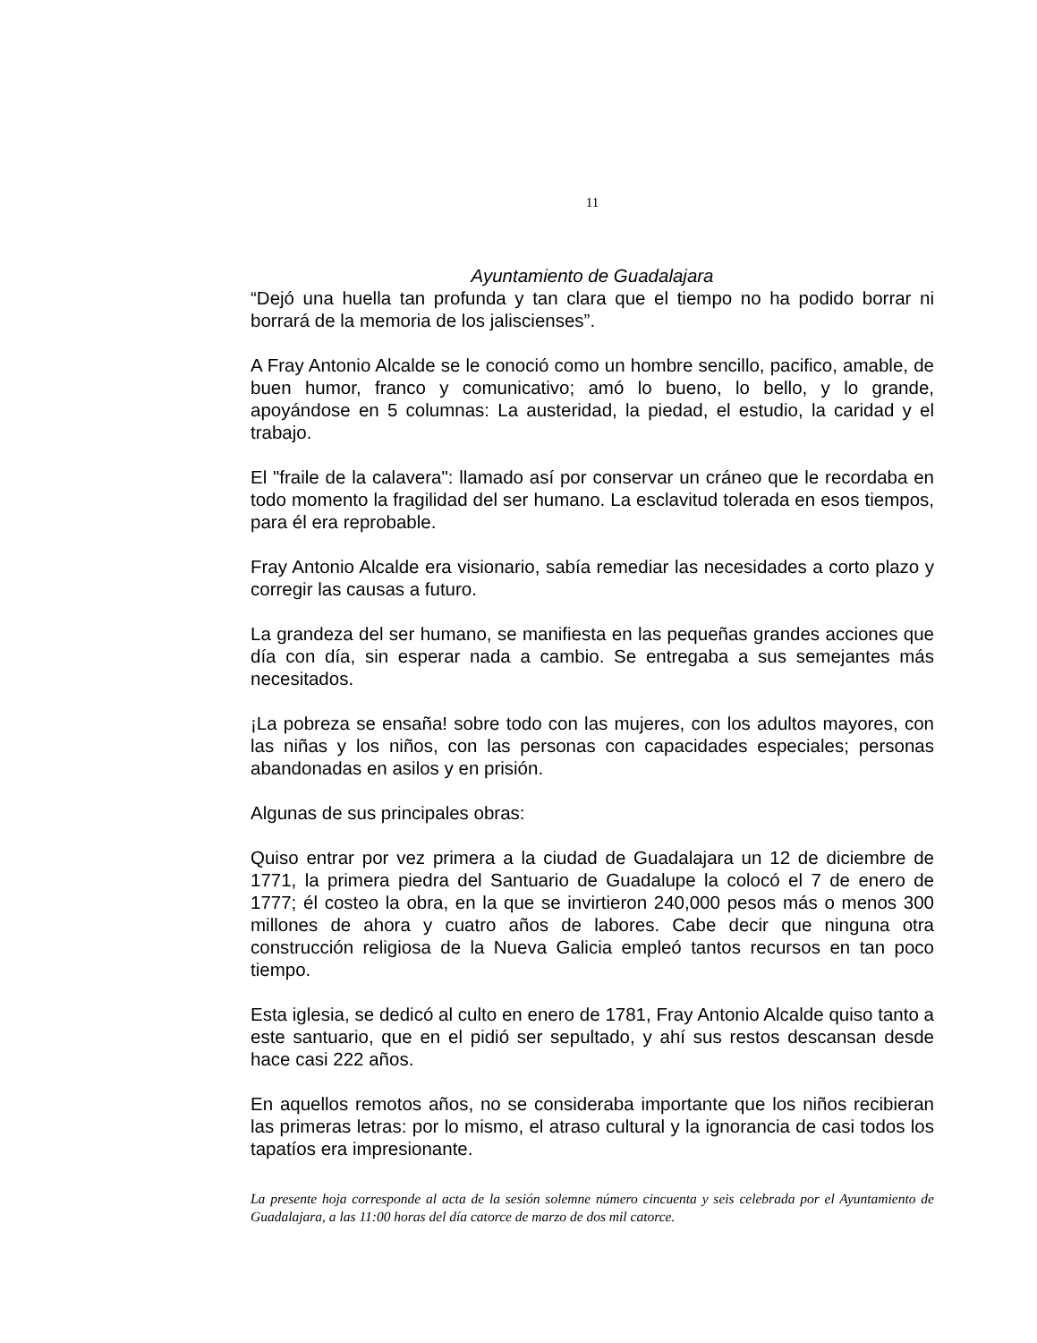11
Ayuntamiento de Guadalajara
“Dejó una huella tan profunda y tan clara que el tiempo no ha podido borrar ni borrará de la memoria de los jaliscienses”.
A Fray Antonio Alcalde se le conoció como un hombre sencillo, pacifico, amable, de buen humor, franco y comunicativo; amó lo bueno, lo bello, y lo grande, apoyándose en 5 columnas: La austeridad, la piedad, el estudio, la caridad y el trabajo.
El "fraile de la calavera": llamado así por conservar un cráneo que le recordaba en todo momento la fragilidad del ser humano. La esclavitud tolerada en esos tiempos, para él era reprobable.
Fray Antonio Alcalde era visionario, sabía remediar las necesidades a corto plazo y corregir las causas a futuro.
La grandeza del ser humano, se manifiesta en las pequeñas grandes acciones que día con día, sin esperar nada a cambio. Se entregaba a sus semejantes más necesitados.
¡La pobreza se ensaña! sobre todo con las mujeres, con los adultos mayores, con las niñas y los niños, con las personas con capacidades especiales; personas abandonadas en asilos y en prisión.
Algunas de sus principales obras:
Quiso entrar por vez primera a la ciudad de Guadalajara un 12 de diciembre de 1771, la primera piedra del Santuario de Guadalupe la colocó el 7 de enero de 1777; él costeo la obra, en la que se invirtieron 240,000 pesos más o menos 300 millones de ahora y cuatro años de labores. Cabe decir que ninguna otra construcción religiosa de la Nueva Galicia empleó tantos recursos en tan poco tiempo.
Esta iglesia, se dedicó al culto en enero de 1781, Fray Antonio Alcalde quiso tanto a este santuario, que en el pidió ser sepultado, y ahí sus restos descansan desde hace casi 222 años.
En aquellos remotos años, no se consideraba importante que los niños recibieran las primeras letras: por lo mismo, el atraso cultural y la ignorancia de casi todos los tapatíos era impresionante.
La presente hoja corresponde al acta de la sesión solemne número cincuenta y seis celebrada por el Ayuntamiento de Guadalajara, a las 11:00 horas del día catorce de marzo de dos mil catorce.